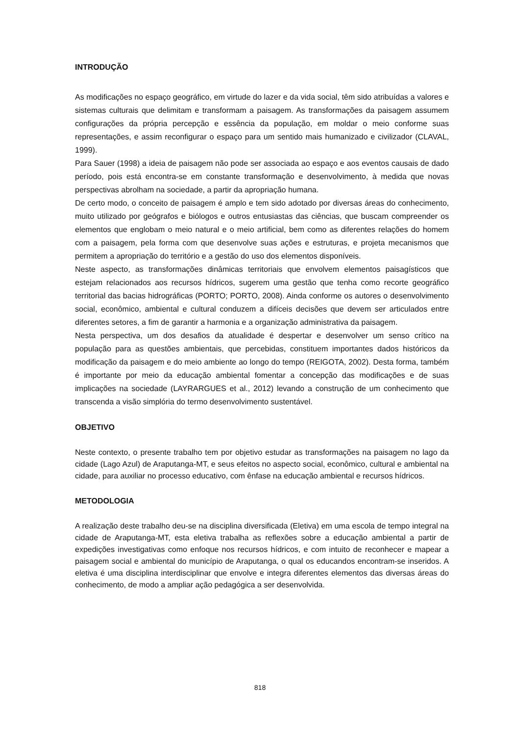INTRODUÇÃO
As modificações no espaço geográfico, em virtude do lazer e da vida social, têm sido atribuídas a valores e sistemas culturais que delimitam e transformam a paisagem. As transformações da paisagem assumem configurações da própria percepção e essência da população, em moldar o meio conforme suas representações, e assim reconfigurar o espaço para um sentido mais humanizado e civilizador (CLAVAL, 1999).
Para Sauer (1998) a ideia de paisagem não pode ser associada ao espaço e aos eventos causais de dado período, pois está encontra-se em constante transformação e desenvolvimento, à medida que novas perspectivas abrolham na sociedade, a partir da apropriação humana.
De certo modo, o conceito de paisagem é amplo e tem sido adotado por diversas áreas do conhecimento, muito utilizado por geógrafos e biólogos e outros entusiastas das ciências, que buscam compreender os elementos que englobam o meio natural e o meio artificial, bem como as diferentes relações do homem com a paisagem, pela forma com que desenvolve suas ações e estruturas, e projeta mecanismos que permitem a apropriação do território e a gestão do uso dos elementos disponíveis.
Neste aspecto, as transformações dinâmicas territoriais que envolvem elementos paisagísticos que estejam relacionados aos recursos hídricos, sugerem uma gestão que tenha como recorte geográfico territorial das bacias hidrográficas (PORTO; PORTO, 2008). Ainda conforme os autores o desenvolvimento social, econômico, ambiental e cultural conduzem a difíceis decisões que devem ser articulados entre diferentes setores, a fim de garantir a harmonia e a organização administrativa da paisagem.
Nesta perspectiva, um dos desafios da atualidade é despertar e desenvolver um senso crítico na população para as questões ambientais, que percebidas, constituem importantes dados históricos da modificação da paisagem e do meio ambiente ao longo do tempo (REIGOTA, 2002). Desta forma, também é importante por meio da educação ambiental fomentar a concepção das modificações e de suas implicações na sociedade (LAYRARGUES et al., 2012) levando a construção de um conhecimento que transcenda a visão simplória do termo desenvolvimento sustentável.
OBJETIVO
Neste contexto, o presente trabalho tem por objetivo estudar as transformações na paisagem no lago da cidade (Lago Azul) de Araputanga-MT, e seus efeitos no aspecto social, econômico, cultural e ambiental na cidade, para auxiliar no processo educativo, com ênfase na educação ambiental e recursos hídricos.
METODOLOGIA
A realização deste trabalho deu-se na disciplina diversificada (Eletiva) em uma escola de tempo integral na cidade de Araputanga-MT, esta eletiva trabalha as reflexões sobre a educação ambiental a partir de expedições investigativas como enfoque nos recursos hídricos, e com intuito de reconhecer e mapear a paisagem social e ambiental do município de Araputanga, o qual os educandos encontram-se inseridos. A eletiva é uma disciplina interdisciplinar que envolve e integra diferentes elementos das diversas áreas do conhecimento, de modo a ampliar ação pedagógica a ser desenvolvida.
818